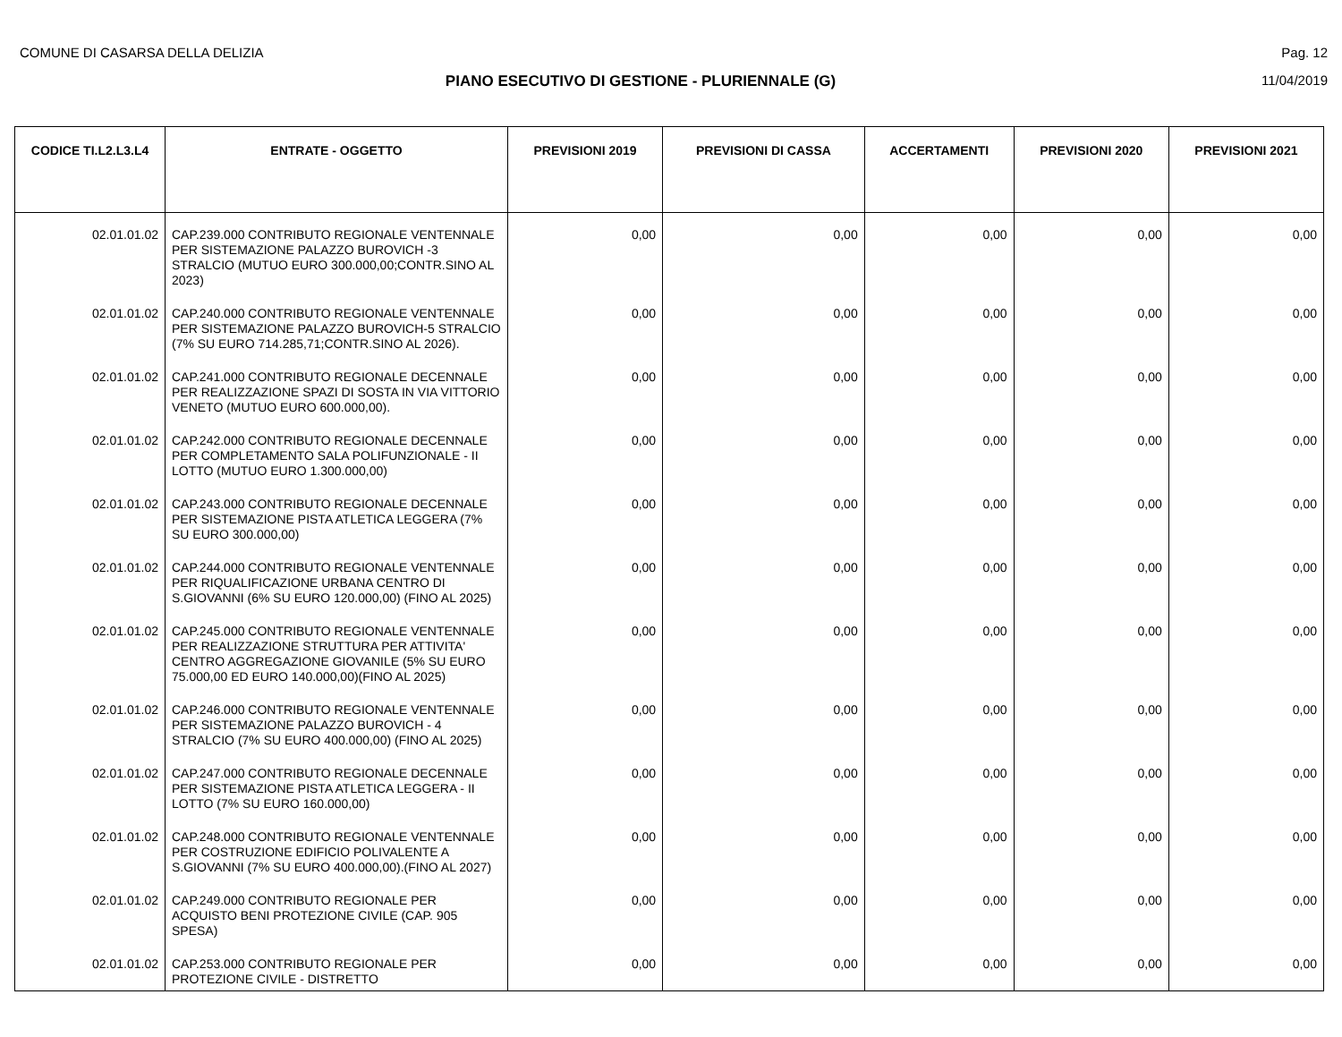COMUNE DI CASARSA DELLA DELIZIA Pag. 12
PIANO ESECUTIVO DI GESTIONE - PLURIENNALE (G) 11/04/2019
| CODICE TI.L2.L3.L4 | ENTRATE - OGGETTO | PREVISIONI 2019 | PREVISIONI DI CASSA | ACCERTAMENTI | PREVISIONI 2020 | PREVISIONI 2021 |
| --- | --- | --- | --- | --- | --- | --- |
| 02.01.01.02 | CAP.239.000 CONTRIBUTO REGIONALE VENTENNALE PER SISTEMAZIONE PALAZZO BUROVICH -3 STRALCIO (MUTUO EURO 300.000,00;CONTR.SINO AL 2023) | 0,00 | 0,00 | 0,00 | 0,00 | 0,00 |
| 02.01.01.02 | CAP.240.000 CONTRIBUTO REGIONALE VENTENNALE PER SISTEMAZIONE PALAZZO BUROVICH-5 STRALCIO (7% SU EURO 714.285,71;CONTR.SINO AL 2026). | 0,00 | 0,00 | 0,00 | 0,00 | 0,00 |
| 02.01.01.02 | CAP.241.000 CONTRIBUTO REGIONALE DECENNALE PER REALIZZAZIONE SPAZI DI SOSTA IN VIA VITTORIO VENETO (MUTUO EURO 600.000,00). | 0,00 | 0,00 | 0,00 | 0,00 | 0,00 |
| 02.01.01.02 | CAP.242.000 CONTRIBUTO REGIONALE DECENNALE PER COMPLETAMENTO SALA POLIFUNZIONALE - II LOTTO (MUTUO EURO 1.300.000,00) | 0,00 | 0,00 | 0,00 | 0,00 | 0,00 |
| 02.01.01.02 | CAP.243.000 CONTRIBUTO REGIONALE DECENNALE PER SISTEMAZIONE PISTA ATLETICA LEGGERA (7% SU EURO 300.000,00) | 0,00 | 0,00 | 0,00 | 0,00 | 0,00 |
| 02.01.01.02 | CAP.244.000 CONTRIBUTO REGIONALE VENTENNALE PER RIQUALIFICAZIONE URBANA CENTRO DI S.GIOVANNI (6% SU EURO 120.000,00) (FINO AL 2025) | 0,00 | 0,00 | 0,00 | 0,00 | 0,00 |
| 02.01.01.02 | CAP.245.000 CONTRIBUTO REGIONALE VENTENNALE PER REALIZZAZIONE STRUTTURA PER ATTIVITA' CENTRO AGGREGAZIONE GIOVANILE (5% SU EURO 75.000,00 ED EURO 140.000,00)(FINO AL 2025) | 0,00 | 0,00 | 0,00 | 0,00 | 0,00 |
| 02.01.01.02 | CAP.246.000 CONTRIBUTO REGIONALE VENTENNALE PER SISTEMAZIONE PALAZZO BUROVICH - 4 STRALCIO (7% SU EURO 400.000,00) (FINO AL 2025) | 0,00 | 0,00 | 0,00 | 0,00 | 0,00 |
| 02.01.01.02 | CAP.247.000 CONTRIBUTO REGIONALE DECENNALE PER SISTEMAZIONE PISTA ATLETICA LEGGERA - II LOTTO (7% SU EURO 160.000,00) | 0,00 | 0,00 | 0,00 | 0,00 | 0,00 |
| 02.01.01.02 | CAP.248.000 CONTRIBUTO REGIONALE VENTENNALE PER COSTRUZIONE EDIFICIO POLIVALENTE A S.GIOVANNI (7% SU EURO 400.000,00).(FINO AL 2027) | 0,00 | 0,00 | 0,00 | 0,00 | 0,00 |
| 02.01.01.02 | CAP.249.000 CONTRIBUTO REGIONALE PER ACQUISTO BENI PROTEZIONE CIVILE (CAP. 905 SPESA) | 0,00 | 0,00 | 0,00 | 0,00 | 0,00 |
| 02.01.01.02 | CAP.253.000 CONTRIBUTO REGIONALE PER PROTEZIONE CIVILE - DISTRETTO | 0,00 | 0,00 | 0,00 | 0,00 | 0,00 |